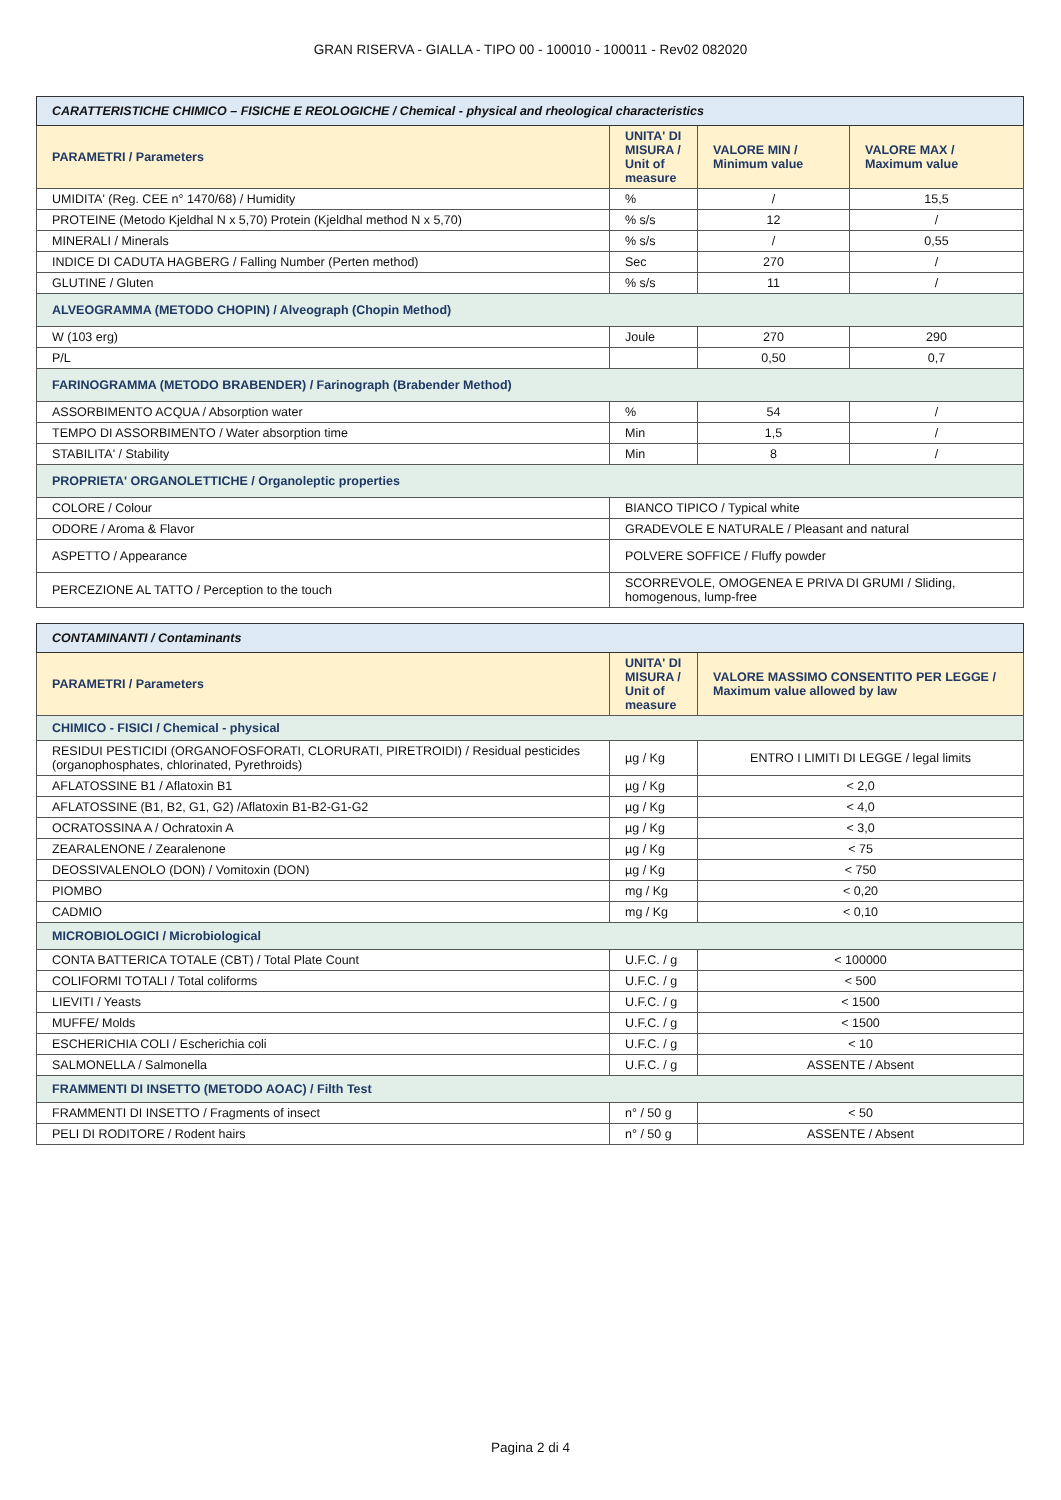GRAN RISERVA - GIALLA - TIPO 00 - 100010 - 100011 - Rev02 082020
| CARATTERISTICHE CHIMICO – FISICHE E REOLOGICHE / Chemical - physical and rheological characteristics | | | |
| PARAMETRI / Parameters | UNITA' DI MISURA / Unit of measure | VALORE MIN / Minimum value | VALORE MAX / Maximum value |
| UMIDITA' (Reg. CEE n° 1470/68) / Humidity | % | / | 15,5 |
| PROTEINE (Metodo Kjeldhal N x 5,70) Protein (Kjeldhal method N x 5,70) | % s/s | 12 | / |
| MINERALI / Minerals | % s/s | / | 0,55 |
| INDICE DI CADUTA HAGBERG / Falling Number (Perten method) | Sec | 270 | / |
| GLUTINE / Gluten | % s/s | 11 | / |
| ALVEOGRAMMA (METODO CHOPIN) / Alveograph (Chopin Method) | | | |
| W (103 erg) | Joule | 270 | 290 |
| P/L | | 0,50 | 0,7 |
| FARINOGRAMMA (METODO BRABENDER) / Farinograph (Brabender Method) | | | |
| ASSORBIMENTO ACQUA / Absorption water | % | 54 | / |
| TEMPO DI ASSORBIMENTO / Water absorption time | Min | 1,5 | / |
| STABILITA' / Stability | Min | 8 | / |
| PROPRIETA' ORGANOLETTICHE / Organoleptic properties | | | |
| COLORE / Colour | BIANCO TIPICO / Typical white | | |
| ODORE / Aroma & Flavor | GRADEVOLE E NATURALE / Pleasant and natural | | |
| ASPETTO / Appearance | POLVERE SOFFICE / Fluffy powder | | |
| PERCEZIONE AL TATTO / Perception to the touch | SCORREVOLE, OMOGENEA E PRIVA DI GRUMI / Sliding, homogenous, lump-free | | |
| CONTAMINANTI / Contaminants | | |
| PARAMETRI / Parameters | UNITA' DI MISURA / Unit of measure | VALORE MASSIMO CONSENTITO PER LEGGE / Maximum value allowed by law |
| CHIMICO - FISICI / Chemical - physical | | |
| RESIDUI PESTICIDI (ORGANOFOSFORATI, CLORURATI, PIRETROIDI) / Residual pesticides (organophosphates, chlorinated, Pyrethroids) | µg / Kg | ENTRO I LIMITI DI LEGGE / legal limits |
| AFLATOSSINE B1 / Aflatoxin B1 | µg / Kg | < 2,0 |
| AFLATOSSINE (B1, B2, G1, G2) /Aflatoxin B1-B2-G1-G2 | µg / Kg | < 4,0 |
| OCRATOSSINA A / Ochratoxin A | µg / Kg | < 3,0 |
| ZEARALENONE / Zearalenone | µg / Kg | < 75 |
| DEOSSIVALENOLO (DON) / Vomitoxin (DON) | µg / Kg | < 750 |
| PIOMBO | mg / Kg | < 0,20 |
| CADMIO | mg / Kg | < 0,10 |
| MICROBIOLOGICI / Microbiological | | |
| CONTA BATTERICA TOTALE (CBT) / Total Plate Count | U.F.C. / g | < 100000 |
| COLIFORMI TOTALI / Total coliforms | U.F.C. / g | < 500 |
| LIEVITI / Yeasts | U.F.C. / g | < 1500 |
| MUFFE/ Molds | U.F.C. / g | < 1500 |
| ESCHERICHIA COLI / Escherichia coli | U.F.C. / g | < 10 |
| SALMONELLA / Salmonella | U.F.C. / g | ASSENTE / Absent |
| FRAMMENTI DI INSETTO (METODO AOAC) / Filth Test | | |
| FRAMMENTI DI INSETTO / Fragments of insect | n° / 50 g | < 50 |
| PELI DI RODITORE / Rodent hairs | n° / 50 g | ASSENTE / Absent |
Pagina 2 di 4